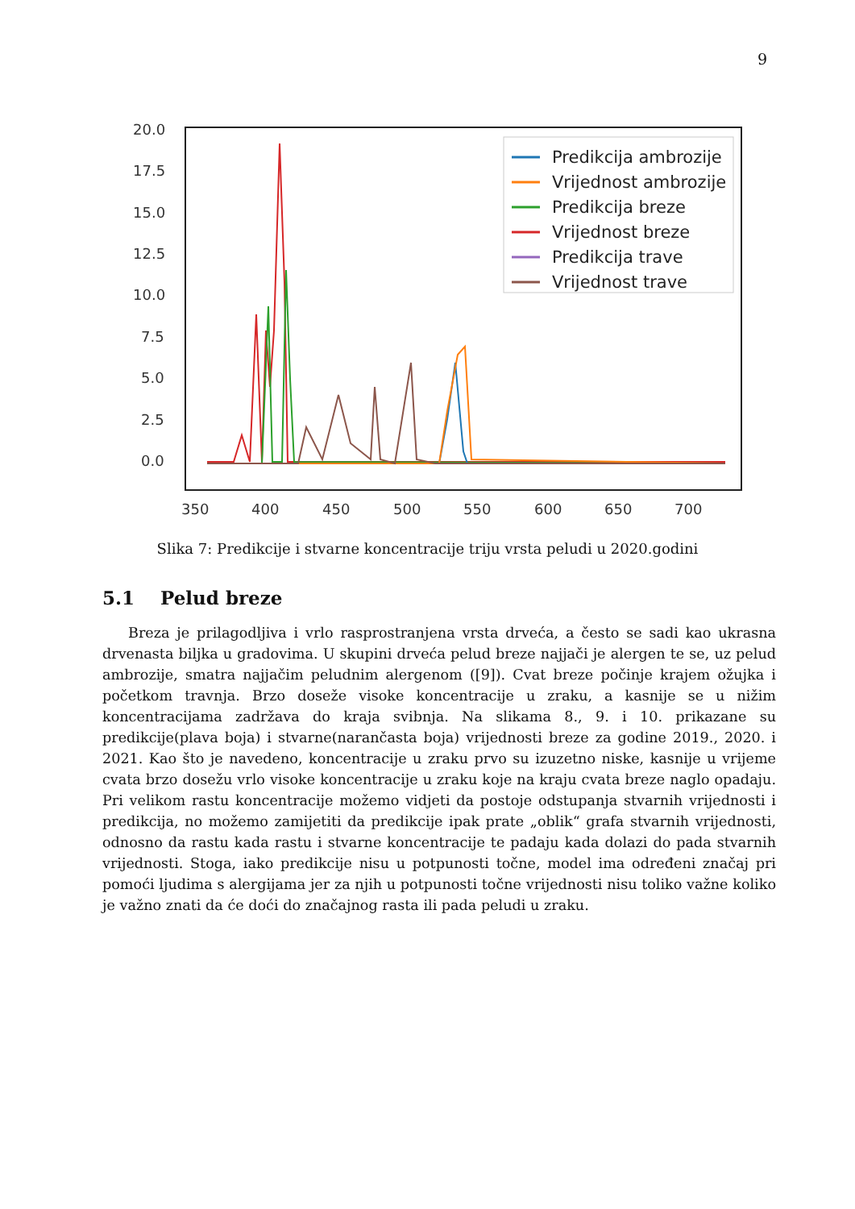9
20.0
17.5
15.0
12.5
10.0
7.5
5.0
2.5
0.0
350
400
450
500
550
600
650
700
Predikcija ambrozije
Vrijednost ambrozije
Predikcija breze
Vrijednost breze
Predikcija trave
Vrijednost trave
Slika 7: Predikcije i stvarne koncentracije triju vrsta peludi u 2020.godini
5.1 Pelud breze
Breza je prilagodljiva i vrlo rasprostranjena vrsta drveća, a često se sadi kao ukrasna drvenasta biljka u gradovima. U skupini drveća pelud breze najjači je alergen te se, uz pelud ambrozije, smatra najjačim peludnim alergenom ([9]). Cvat breze počinje krajem ožujka i početkom travnja. Brzo doseže visoke koncentracije u zraku, a kasnije se u nižim koncentracijama zadržava do kraja svibnja. Na slikama 8., 9. i 10. prikazane su predikcije(plava boja) i stvarne(narančasta boja) vrijednosti breze za godine 2019., 2020. i 2021. Kao što je navedeno, koncentracije u zraku prvo su izuzetno niske, kasnije u vrijeme cvata brzo dosežu vrlo visoke koncentracije u zraku koje na kraju cvata breze naglo opadaju. Pri velikom rastu koncentracije možemo vidjeti da postoje odstupanja stvarnih vrijednosti i predikcija, no možemo zamijetiti da predikcije ipak prate „oblik“ grafa stvarnih vrijednosti, odnosno da rastu kada rastu i stvarne koncentracije te padaju kada dolazi do pada stvarnih vrijednosti. Stoga, iako predikcije nisu u potpunosti točne, model ima određeni značaj pri pomoći ljudima s alergijama jer za njih u potpunosti točne vrijednosti nisu toliko važne koliko je važno znati da će doći do značajnog rasta ili pada peludi u zraku.